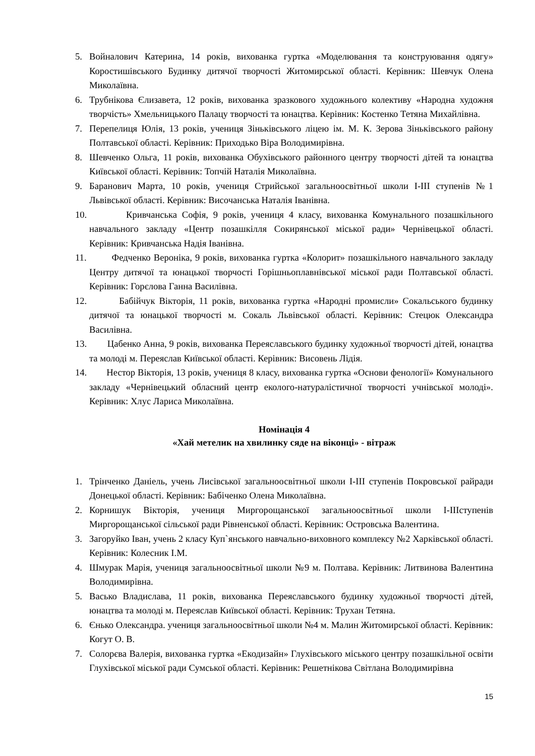5. Войналович Катерина, 14 років, вихованка гуртка «Моделювання та конструювання одягу» Коростишівського Будинку дитячої творчості Житомирської області. Керівник: Шевчук Олена Миколаївна.
6. Трубнікова Єлизавета, 12 років, вихованка зразкового художнього колективу «Народна художня творчість» Хмельницького Палацу творчості та юнацтва. Керівник: Костенко Тетяна Михайлівна.
7. Перепелиця Юлія, 13 років, учениця Зіньківського ліцею ім. М. К. Зерова Зіньківського району Полтавської області. Керівник: Приходько Віра Володимирівна.
8. Шевченко Ольга, 11 років, вихованка Обухівського районного центру творчості дітей та юнацтва Київської області. Керівник: Топчій Наталія Миколаївна.
9. Баранович Марта, 10 років, учениця Стрийської загальноосвітньої школи І-ІІІ ступенів №1 Львівської області. Керівник: Височанська Наталія Іванівна.
10. Кривчанська Софія, 9 років, учениця 4 класу, вихованка Комунального позашкільного навчального закладу «Центр позашкілля Сокирянської міської ради» Чернівецької області. Керівник: Кривчанська Надія Іванівна.
11. Федченко Вероніка, 9 років, вихованка гуртка «Колорит» позашкільного навчального закладу Центру дитячої та юнацької творчості Горішньоплавнівської міської ради Полтавської області. Керівник: Горєлова Ганна Василівна.
12. Бабійчук Вікторія, 11 років, вихованка гуртка «Народні промисли» Сокальського будинку дитячої та юнацької творчості м. Сокаль Львівської області. Керівник: Стецюк Олександра Василівна.
13. Цабенко Анна, 9 років, вихованка Переяславського будинку художньої творчості дітей, юнацтва та молоді м. Переяслав Київської області. Керівник: Висовень Лідія.
14. Нестор Вікторія, 13 років, учениця 8 класу, вихованка гуртка «Основи фенології» Комунального закладу «Чернівецький обласний центр еколого-натуралістичної творчості учнівської молоді». Керівник: Хлус Лариса Миколаївна.
Номінація 4
«Хай метелик на хвилинку сяде на віконці» - вітраж
1. Трінченко Даніель, учень Лисівської загальноосвітньої школи І-ІІІ ступенів Покровської райради Донецької області. Керівник: Бабіченко Олена Миколаївна.
2. Корнишук Вікторія, учениця Миргорощанської загальноосвітньої школи І-ІІІступенів Миргорощанської сільської ради Рівненської області. Керівник: Островська Валентина.
3. Загоруйко Іван, учень 2 класу Куп`янського навчально-виховного комплексу №2 Харківської області. Керівник: Колесник І.М.
4. Шмурак Марія, учениця загальноосвітньої школи №9 м. Полтава. Керівник: Литвинова Валентина Володимирівна.
5. Васько Владислава, 11 років, вихованка Переяславського будинку художньої творчості дітей, юнацтва та молоді м. Переяслав Київської області. Керівник: Трухан Тетяна.
6. Єнько Олександра. учениця загальноосвітньої школи №4 м. Малин Житомирської області. Керівник: Когут О. В.
7. Солорєва Валерія, вихованка гуртка «Екодизайн» Глухівського міського центру позашкільної освіти Глухівської міської ради Сумської області. Керівник: Решетнікова Світлана Володимирівна
15